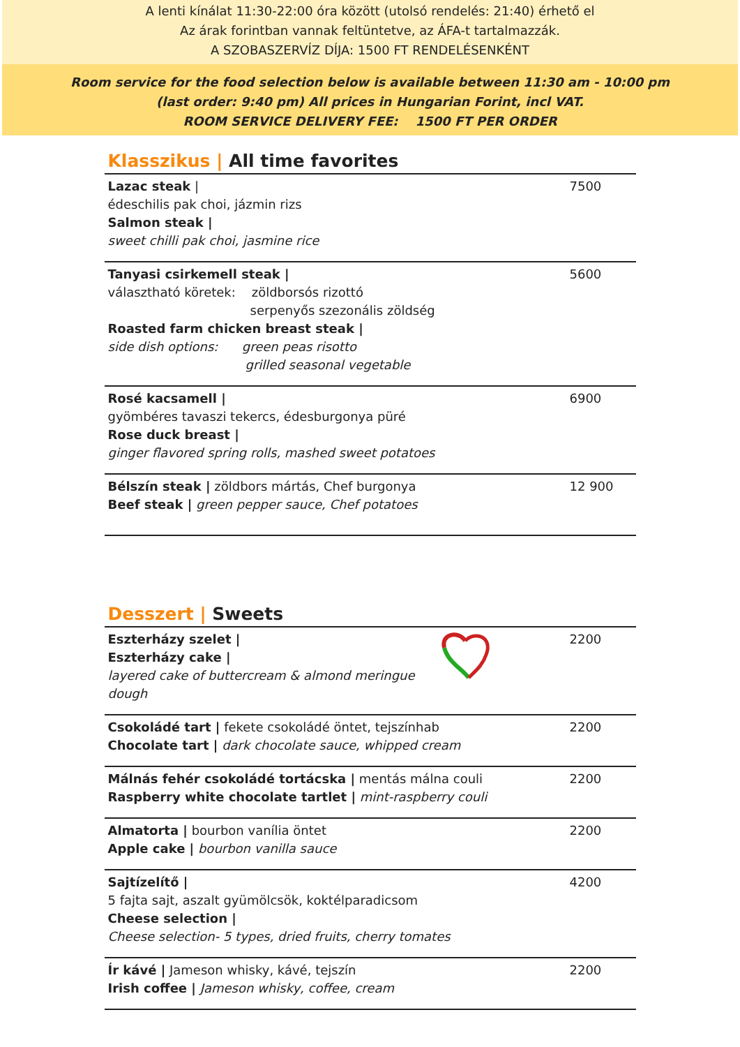A lenti kínálat 11:30-22:00 óra között (utolsó rendelés: 21:40) érhető el
Az árak forintban vannak feltüntetve, az ÁFA-t tartalmazzák.
A SZOBASZERVÍZ DÍJA: 1500 FT RENDELÉSENKÉNT
Room service for the food selection below is available between 11:30 am - 10:00 pm
(last order: 9:40 pm) All prices in Hungarian Forint, incl VAT.
ROOM SERVICE DELIVERY FEE: 1500 FT PER ORDER
Klasszikus | All time favorites
| Lazac steak / édeschilis pak choi, jázmin rizs Salmon steak / sweet chilli pak choi, jasmine rice | 7500 |
| Tanyasi csirkemell steak / választható köretek: zöldborsós rizottó serpenyős szezonális zöldség Roasted farm chicken breast steak / side dish options: green peas risotto grilled seasonal vegetable | 5600 |
| Rosé kacsamell / gyömbéres tavaszi tekercs, édesburgonya püré Rose duck breast / ginger flavored spring rolls, mashed sweet potatoes | 6900 |
| Bélszín steak / zöldbors mártás, Chef burgonya Beef steak / green pepper sauce, Chef potatoes | 12 900 |
Desszert | Sweets
| Eszterházy szelet / Eszterházy cake / layered cake of buttercream & almond meringue dough | 2200 |
| Csokoládé tart / fekete csokoládé öntet, tejszínhab Chocolate tart / dark chocolate sauce, whipped cream | 2200 |
| Málnás fehér csokoládé tortácska / mentás málna couli Raspberry white chocolate tartlet / mint-raspberry couli | 2200 |
| Almatorta / bourbon vanília öntet Apple cake / bourbon vanilla sauce | 2200 |
| Sajtízelítő / 5 fajta sajt, aszalt gyümölcsök, koktélparadicsom Cheese selection / Cheese selection- 5 types, dried fruits, cherry tomates | 4200 |
| Ír kávé / Jameson whisky, kávé, tejszín Irish coffee / Jameson whisky, coffee, cream | 2200 |